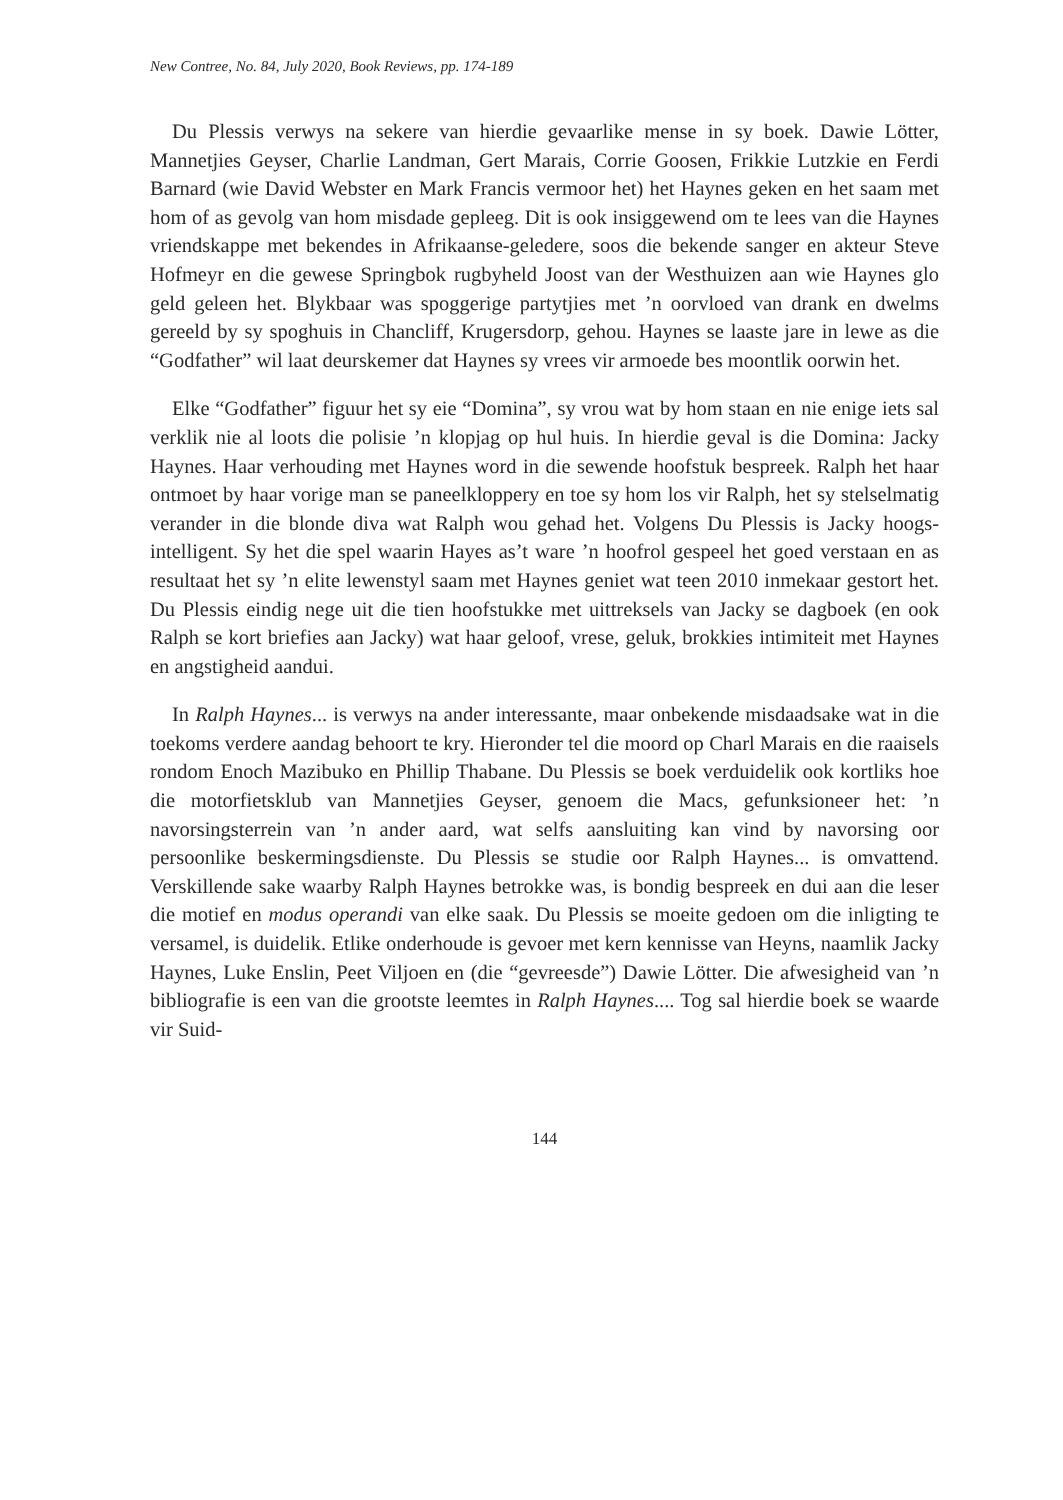New Contree, No. 84, July 2020, Book Reviews, pp. 174-189
Du Plessis verwys na sekere van hierdie gevaarlike mense in sy boek. Dawie Lötter, Mannetjies Geyser, Charlie Landman, Gert Marais, Corrie Goosen, Frikkie Lutzkie en Ferdi Barnard (wie David Webster en Mark Francis vermoor het) het Haynes geken en het saam met hom of as gevolg van hom misdade gepleeg. Dit is ook insiggewend om te lees van die Haynes vriendskappe met bekendes in Afrikaanse-geledere, soos die bekende sanger en akteur Steve Hofmeyr en die gewese Springbok rugbyheld Joost van der Westhuizen aan wie Haynes glo geld geleen het. Blykbaar was spoggerige partytjies met ’n oorvloed van drank en dwelms gereeld by sy spoghuis in Chancliff, Krugersdorp, gehou. Haynes se laaste jare in lewe as die “Godfather” wil laat deurskemer dat Haynes sy vrees vir armoede bes moontlik oorwin het.
Elke “Godfather” figuur het sy eie “Domina”, sy vrou wat by hom staan en nie enige iets sal verklik nie al loots die polisie ’n klopjag op hul huis. In hierdie geval is die Domina: Jacky Haynes. Haar verhouding met Haynes word in die sewende hoofstuk bespreek. Ralph het haar ontmoet by haar vorige man se paneelkloppery en toe sy hom los vir Ralph, het sy stelselmatig verander in die blonde diva wat Ralph wou gehad het. Volgens Du Plessis is Jacky hoogs-intelligent. Sy het die spel waarin Hayes as’t ware ’n hoofrol gespeel het goed verstaan en as resultaat het sy ’n elite lewenstyl saam met Haynes geniet wat teen 2010 inmekaar gestort het. Du Plessis eindig nege uit die tien hoofstukke met uittreksels van Jacky se dagboek (en ook Ralph se kort briefies aan Jacky) wat haar geloof, vrese, geluk, brokkies intimiteit met Haynes en angstigheid aandui.
In Ralph Haynes... is verwys na ander interessante, maar onbekende misdaadsake wat in die toekoms verdere aandag behoort te kry. Hieronder tel die moord op Charl Marais en die raaisels rondom Enoch Mazibuko en Phillip Thabane. Du Plessis se boek verduidelik ook kortliks hoe die motorfietsklub van Mannetjies Geyser, genoem die Macs, gefunksioneer het: ’n navorsingsterrein van ’n ander aard, wat selfs aansluiting kan vind by navorsing oor persoonlike beskermingsdienste. Du Plessis se studie oor Ralph Haynes... is omvattend. Verskillende sake waarby Ralph Haynes betrokke was, is bondig bespreek en dui aan die leser die motief en modus operandi van elke saak. Du Plessis se moeite gedoen om die inligting te versamel, is duidelik. Etlike onderhoude is gevoer met kern kennisse van Heyns, naamlik Jacky Haynes, Luke Enslin, Peet Viljoen en (die “gevreesde”) Dawie Lötter. Die afwesigheid van ’n bibliografie is een van die grootste leemtes in Ralph Haynes.... Tog sal hierdie boek se waarde vir Suid-
144